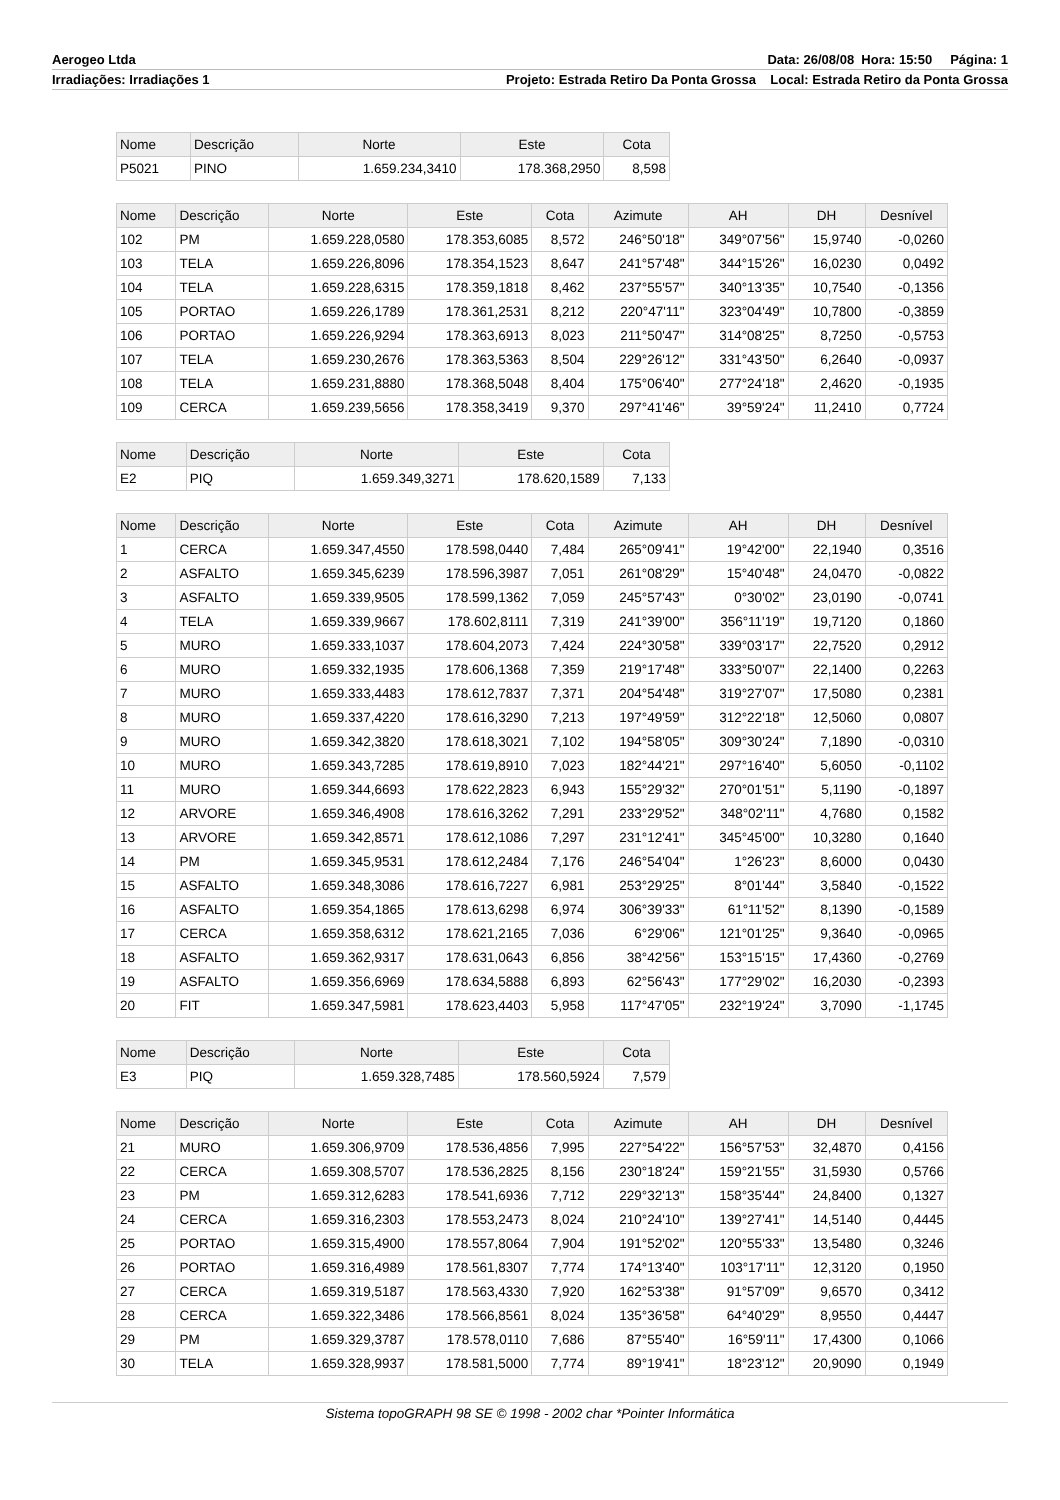Aerogeo Ltda Data: 26/08/08 Hora: 15:50 Página: 1
Irradiações: Irradiações 1 Projeto: Estrada Retiro Da Ponta Grossa Local: Estrada Retiro da Ponta Grossa
| Nome | Descrição | Norte | Este | Cota |
| --- | --- | --- | --- | --- |
| P5021 | PINO | 1.659.234,3410 | 178.368,2950 | 8,598 |
| Nome | Descrição | Norte | Este | Cota | Azimute | AH | DH | Desnível |
| --- | --- | --- | --- | --- | --- | --- | --- | --- |
| 102 | PM | 1.659.228,0580 | 178.353,6085 | 8,572 | 246°50'18" | 349°07'56" | 15,9740 | -0,0260 |
| 103 | TELA | 1.659.226,8096 | 178.354,1523 | 8,647 | 241°57'48" | 344°15'26" | 16,0230 | 0,0492 |
| 104 | TELA | 1.659.228,6315 | 178.359,1818 | 8,462 | 237°55'57" | 340°13'35" | 10,7540 | -0,1356 |
| 105 | PORTAO | 1.659.226,1789 | 178.361,2531 | 8,212 | 220°47'11" | 323°04'49" | 10,7800 | -0,3859 |
| 106 | PORTAO | 1.659.226,9294 | 178.363,6913 | 8,023 | 211°50'47" | 314°08'25" | 8,7250 | -0,5753 |
| 107 | TELA | 1.659.230,2676 | 178.363,5363 | 8,504 | 229°26'12" | 331°43'50" | 6,2640 | -0,0937 |
| 108 | TELA | 1.659.231,8880 | 178.368,5048 | 8,404 | 175°06'40" | 277°24'18" | 2,4620 | -0,1935 |
| 109 | CERCA | 1.659.239,5656 | 178.358,3419 | 9,370 | 297°41'46" | 39°59'24" | 11,2410 | 0,7724 |
| Nome | Descrição | Norte | Este | Cota |
| --- | --- | --- | --- | --- |
| E2 | PIQ | 1.659.349,3271 | 178.620,1589 | 7,133 |
| Nome | Descrição | Norte | Este | Cota | Azimute | AH | DH | Desnível |
| --- | --- | --- | --- | --- | --- | --- | --- | --- |
| 1 | CERCA | 1.659.347,4550 | 178.598,0440 | 7,484 | 265°09'41" | 19°42'00" | 22,1940 | 0,3516 |
| 2 | ASFALTO | 1.659.345,6239 | 178.596,3987 | 7,051 | 261°08'29" | 15°40'48" | 24,0470 | -0,0822 |
| 3 | ASFALTO | 1.659.339,9505 | 178.599,1362 | 7,059 | 245°57'43" | 0°30'02" | 23,0190 | -0,0741 |
| 4 | TELA | 1.659.339,9667 | 178.602,8111 | 7,319 | 241°39'00" | 356°11'19" | 19,7120 | 0,1860 |
| 5 | MURO | 1.659.333,1037 | 178.604,2073 | 7,424 | 224°30'58" | 339°03'17" | 22,7520 | 0,2912 |
| 6 | MURO | 1.659.332,1935 | 178.606,1368 | 7,359 | 219°17'48" | 333°50'07" | 22,1400 | 0,2263 |
| 7 | MURO | 1.659.333,4483 | 178.612,7837 | 7,371 | 204°54'48" | 319°27'07" | 17,5080 | 0,2381 |
| 8 | MURO | 1.659.337,4220 | 178.616,3290 | 7,213 | 197°49'59" | 312°22'18" | 12,5060 | 0,0807 |
| 9 | MURO | 1.659.342,3820 | 178.618,3021 | 7,102 | 194°58'05" | 309°30'24" | 7,1890 | -0,0310 |
| 10 | MURO | 1.659.343,7285 | 178.619,8910 | 7,023 | 182°44'21" | 297°16'40" | 5,6050 | -0,1102 |
| 11 | MURO | 1.659.344,6693 | 178.622,2823 | 6,943 | 155°29'32" | 270°01'51" | 5,1190 | -0,1897 |
| 12 | ARVORE | 1.659.346,4908 | 178.616,3262 | 7,291 | 233°29'52" | 348°02'11" | 4,7680 | 0,1582 |
| 13 | ARVORE | 1.659.342,8571 | 178.612,1086 | 7,297 | 231°12'41" | 345°45'00" | 10,3280 | 0,1640 |
| 14 | PM | 1.659.345,9531 | 178.612,2484 | 7,176 | 246°54'04" | 1°26'23" | 8,6000 | 0,0430 |
| 15 | ASFALTO | 1.659.348,3086 | 178.616,7227 | 6,981 | 253°29'25" | 8°01'44" | 3,5840 | -0,1522 |
| 16 | ASFALTO | 1.659.354,1865 | 178.613,6298 | 6,974 | 306°39'33" | 61°11'52" | 8,1390 | -0,1589 |
| 17 | CERCA | 1.659.358,6312 | 178.621,2165 | 7,036 | 6°29'06" | 121°01'25" | 9,3640 | -0,0965 |
| 18 | ASFALTO | 1.659.362,9317 | 178.631,0643 | 6,856 | 38°42'56" | 153°15'15" | 17,4360 | -0,2769 |
| 19 | ASFALTO | 1.659.356,6969 | 178.634,5888 | 6,893 | 62°56'43" | 177°29'02" | 16,2030 | -0,2393 |
| 20 | FIT | 1.659.347,5981 | 178.623,4403 | 5,958 | 117°47'05" | 232°19'24" | 3,7090 | -1,1745 |
| Nome | Descrição | Norte | Este | Cota |
| --- | --- | --- | --- | --- |
| E3 | PIQ | 1.659.328,7485 | 178.560,5924 | 7,579 |
| Nome | Descrição | Norte | Este | Cota | Azimute | AH | DH | Desnível |
| --- | --- | --- | --- | --- | --- | --- | --- | --- |
| 21 | MURO | 1.659.306,9709 | 178.536,4856 | 7,995 | 227°54'22" | 156°57'53" | 32,4870 | 0,4156 |
| 22 | CERCA | 1.659.308,5707 | 178.536,2825 | 8,156 | 230°18'24" | 159°21'55" | 31,5930 | 0,5766 |
| 23 | PM | 1.659.312,6283 | 178.541,6936 | 7,712 | 229°32'13" | 158°35'44" | 24,8400 | 0,1327 |
| 24 | CERCA | 1.659.316,2303 | 178.553,2473 | 8,024 | 210°24'10" | 139°27'41" | 14,5140 | 0,4445 |
| 25 | PORTAO | 1.659.315,4900 | 178.557,8064 | 7,904 | 191°52'02" | 120°55'33" | 13,5480 | 0,3246 |
| 26 | PORTAO | 1.659.316,4989 | 178.561,8307 | 7,774 | 174°13'40" | 103°17'11" | 12,3120 | 0,1950 |
| 27 | CERCA | 1.659.319,5187 | 178.563,4330 | 7,920 | 162°53'38" | 91°57'09" | 9,6570 | 0,3412 |
| 28 | CERCA | 1.659.322,3486 | 178.566,8561 | 8,024 | 135°36'58" | 64°40'29" | 8,9550 | 0,4447 |
| 29 | PM | 1.659.329,3787 | 178.578,0110 | 7,686 | 87°55'40" | 16°59'11" | 17,4300 | 0,1066 |
| 30 | TELA | 1.659.328,9937 | 178.581,5000 | 7,774 | 89°19'41" | 18°23'12" | 20,9090 | 0,1949 |
Sistema topoGRAPH 98 SE © 1998 - 2002 char *Pointer Informática